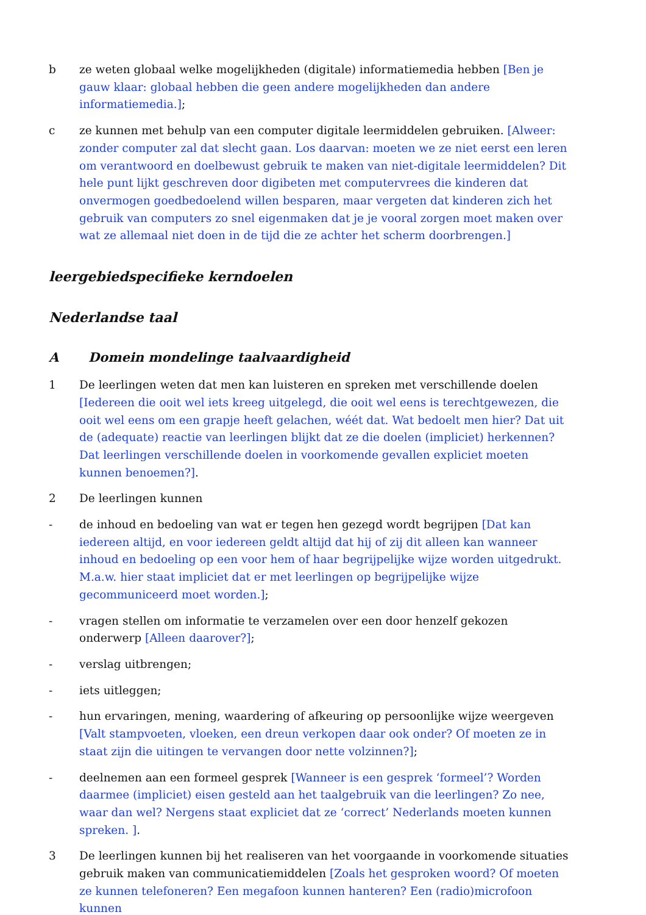b ze weten globaal welke mogelijkheden (digitale) informatiemedia hebben [Ben je gauw klaar: globaal hebben die geen andere mogelijkheden dan andere informatiemedia.];
c ze kunnen met behulp van een computer digitale leermiddelen gebruiken. [Alweer: zonder computer zal dat slecht gaan. Los daarvan: moeten we ze niet eerst een leren om verantwoord en doelbewust gebruik te maken van niet-digitale leermiddelen? Dit hele punt lijkt geschreven door digibeten met computervrees die kinderen dat onvermogen goedbedoelend willen besparen, maar vergeten dat kinderen zich het gebruik van computers zo snel eigenmaken dat je je vooral zorgen moet maken over wat ze allemaal niet doen in de tijd die ze achter het scherm doorbrengen.]
leergebiedspecifieke kerndoelen
Nederlandse taal
A Domein mondelinge taalvaardigheid
1 De leerlingen weten dat men kan luisteren en spreken met verschillende doelen [Iedereen die ooit wel iets kreeg uitgelegd, die ooit wel eens is terechtgewezen, die ooit wel eens om een grapje heeft gelachen, wéét dat. Wat bedoelt men hier? Dat uit de (adequate) reactie van leerlingen blijkt dat ze die doelen (impliciet) herkennen? Dat leerlingen verschillende doelen in voorkomende gevallen expliciet moeten kunnen benoemen?].
2 De leerlingen kunnen
- de inhoud en bedoeling van wat er tegen hen gezegd wordt begrijpen [Dat kan iedereen altijd, en voor iedereen geldt altijd dat hij of zij dit alleen kan wanneer inhoud en bedoeling op een voor hem of haar begrijpelijke wijze worden uitgedrukt. M.a.w. hier staat impliciet dat er met leerlingen op begrijpelijke wijze gecommuniceerd moet worden.];
- vragen stellen om informatie te verzamelen over een door henzelf gekozen onderwerp [Alleen daarover?];
- verslag uitbrengen;
- iets uitleggen;
- hun ervaringen, mening, waardering of afkeuring op persoonlijke wijze weergeven [Valt stampvoeten, vloeken, een dreun verkopen daar ook onder? Of moeten ze in staat zijn die uitingen te vervangen door nette volzinnen?];
- deelnemen aan een formeel gesprek [Wanneer is een gesprek ‘formeel’? Worden daarmee (impliciet) eisen gesteld aan het taalgebruik van die leerlingen? Zo nee, waar dan wel? Nergens staat expliciet dat ze ‘correct’ Nederlands moeten kunnen spreken. ].
3 De leerlingen kunnen bij het realiseren van het voorgaande in voorkomende situaties gebruik maken van communicatiemiddelen [Zoals het gesproken woord? Of moeten ze kunnen telefoneren? Een megafoon kunnen hanteren? Een (radio)microfoon kunnen